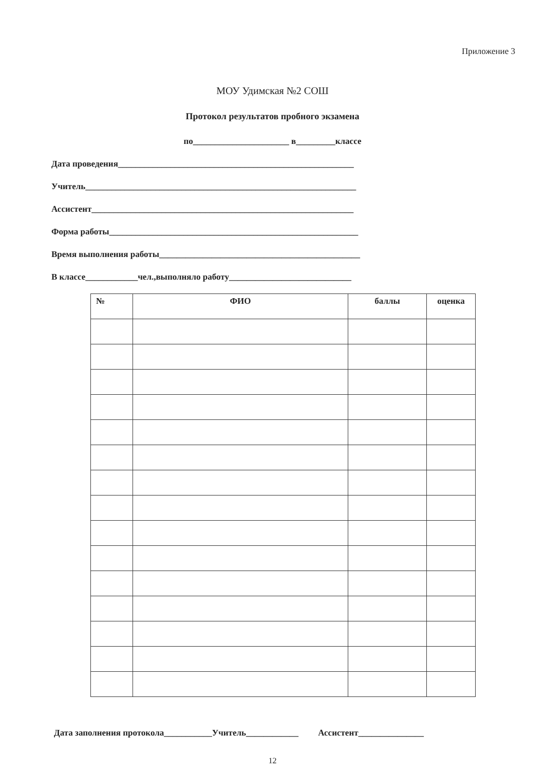Приложение 3
МОУ Удимская №2 СОШ
Протокол результатов пробного экзамена
по______________________ в_________классе
Дата проведения______________________________________________________
Учитель______________________________________________________________
Ассистент____________________________________________________________
Форма работы_________________________________________________________
Время выполнения работы______________________________________________
В классе____________чел.,выполняло работу____________________________
| № | ФИО | баллы | оценка |
| --- | --- | --- | --- |
Дата заполнения протокола___________Учитель____________ Ассистент_______________
12